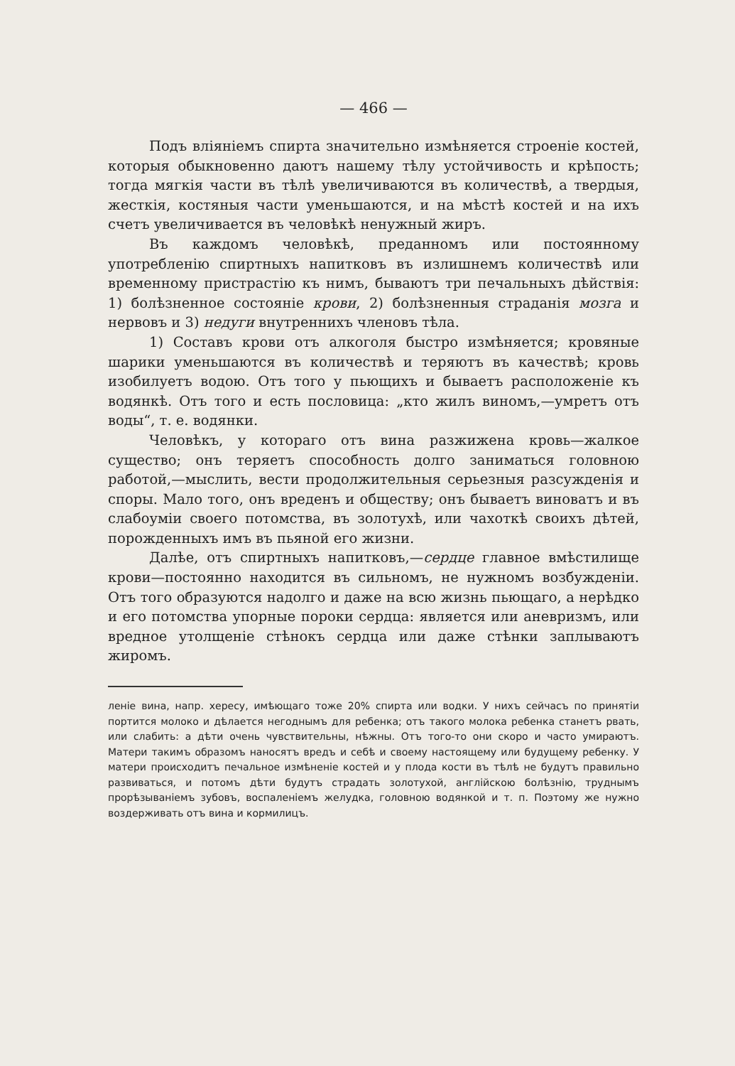— 466 —
Подъ вліяніемъ спирта значительно измѣняется строеніе костей, которыя обыкновенно даютъ нашему тѣлу устойчивость и крѣпость; тогда мягкія части въ тѣлѣ увеличиваются въ количествѣ, а твердыя, жесткія, костяныя части уменьшаются, и на мѣстѣ костей и на ихъ счетъ увеличивается въ человѣкѣ ненужный жиръ.
Въ каждомъ человѣкѣ, преданномъ или постоянному употребленію спиртныхъ напитковъ въ излишнемъ количествѣ или временному пристрастію къ нимъ, бываютъ три печальныхъ дѣйствія: 1) болѣзненное состояніе крови, 2) болѣзненныя страданія мозга и нервовъ и 3) недуги внутреннихъ членовъ тѣла.
1) Составъ крови отъ алкоголя быстро измѣняется; кровяные шарики уменьшаются въ количествѣ и теряютъ въ качествѣ; кровь изобилуетъ водою. Отъ того у пьющихъ и бываетъ расположеніе къ водянкѣ. Отъ того и есть пословица: „кто жилъ виномъ,—умретъ отъ воды“, т. е. водянки.
Человѣкъ, у котораго отъ вина разжижена кровь—жалкое существо; онъ теряетъ способность долго заниматься головною работой,—мыслить, вести продолжительныя серьезныя разсужденія и споры. Мало того, онъ вреденъ и обществу; онъ бываетъ виноватъ и въ слабоуміи своего потомства, въ золотухѣ, или чахоткѣ своихъ дѣтей, порожденныхъ имъ въ пьяной его жизни.
Далѣе, отъ спиртныхъ напитковъ,—сердце главное вмѣстилище крови—постоянно находится въ сильномъ, не нужномъ возбужденіи. Отъ того образуются надолго и даже на всю жизнь пьющаго, а нерѣдко и его потомства упорные пороки сердца: является или аневризмъ, или вредное утолщеніе стѣнокъ сердца или даже стѣнки заплываютъ жиромъ.
леніе вина, напр. хересу, имѣющаго тоже 20% спирта или водки. У нихъ сейчасъ по принятіи портится молоко и дѣлается негоднымъ для ребенка; отъ такого молока ребенка станетъ рвать, или слабить: а дѣти очень чувствительны, нѣжны. Отъ того-то они скоро и часто умираютъ. Матери такимъ образомъ наносятъ вредъ и себѣ и своему настоящему или будущему ребенку. У матери происходитъ печальное измѣненіе костей и у плода кости въ тѣлѣ не будутъ правильно развиваться, и потомъ дѣти будутъ страдать золотухой, англійскою болѣзнію, труднымъ прорѣзываніемъ зубовъ, воспаленіемъ желудка, головною водянкой и т. п. Поэтому же нужно воздерживать отъ вина и кормилицъ.